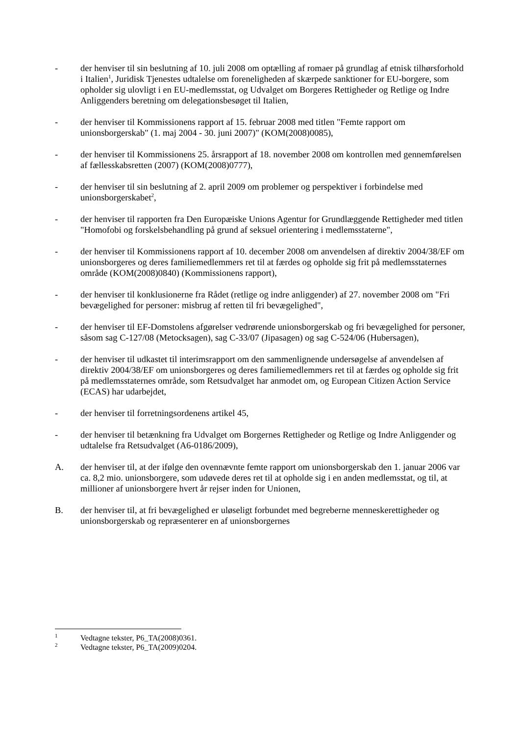- der henviser til sin beslutning af 10. juli 2008 om optælling af romaer på grundlag af etnisk tilhørsforhold i Italien<sup>1</sup>, Juridisk Tjenestes udtalelse om foreneligheden af skærpede sanktioner for EU-borgere, som opholder sig ulovligt i en EU-medlemsstat, og Udvalget om Borgeres Rettigheder og Retlige og Indre Anliggenders beretning om delegationsbesøget til Italien,
- der henviser til Kommissionens rapport af 15. februar 2008 med titlen "Femte rapport om unionsborgerskab" (1. maj 2004 - 30. juni 2007)" (KOM(2008)0085),
- der henviser til Kommissionens 25. årsrapport af 18. november 2008 om kontrollen med gennemførelsen af fællesskabsretten (2007) (KOM(2008)0777),
- der henviser til sin beslutning af 2. april 2009 om problemer og perspektiver i forbindelse med unionsborgerskabet<sup>2</sup>,
- der henviser til rapporten fra Den Europæiske Unions Agentur for Grundlæggende Rettigheder med titlen "Homofobi og forskelsbehandling på grund af seksuel orientering i medlemsstaterne",
- der henviser til Kommissionens rapport af 10. december 2008 om anvendelsen af direktiv 2004/38/EF om unionsborgeres og deres familiemedlemmers ret til at færdes og opholde sig frit på medlemsstaternes område (KOM(2008)0840) (Kommissionens rapport),
- der henviser til konklusionerne fra Rådet (retlige og indre anliggender) af 27. november 2008 om "Fri bevægelighed for personer: misbrug af retten til fri bevægelighed",
- der henviser til EF-Domstolens afgørelser vedrørende unionsborgerskab og fri bevægelighed for personer, såsom sag C-127/08 (Metocksagen), sag C-33/07 (Jipasagen) og sag C-524/06 (Hubersagen),
- der henviser til udkastet til interimsrapport om den sammenlignende undersøgelse af anvendelsen af direktiv 2004/38/EF om unionsborgeres og deres familiemedlemmers ret til at færdes og opholde sig frit på medlemsstaternes område, som Retsudvalget har anmodet om, og European Citizen Action Service (ECAS) har udarbejdet,
- der henviser til forretningsordenens artikel 45,
- der henviser til betænkning fra Udvalget om Borgernes Rettigheder og Retlige og Indre Anliggender og udtalelse fra Retsudvalget (A6-0186/2009),
A. der henviser til, at der ifølge den ovennævnte femte rapport om unionsborgerskab den 1. januar 2006 var ca. 8,2 mio. unionsborgere, som udøvede deres ret til at opholde sig i en anden medlemsstat, og til, at millioner af unionsborgere hvert år rejser inden for Unionen,
B. der henviser til, at fri bevægelighed er uløseligt forbundet med begreberne menneskerettigheder og unionsborgerskab og repræsenterer en af unionsborgernes
<sup>1</sup>
Vedtagne tekster, P6_TA(2008)0361.
<sup>2</sup>
Vedtagne tekster, P6_TA(2009)0204.